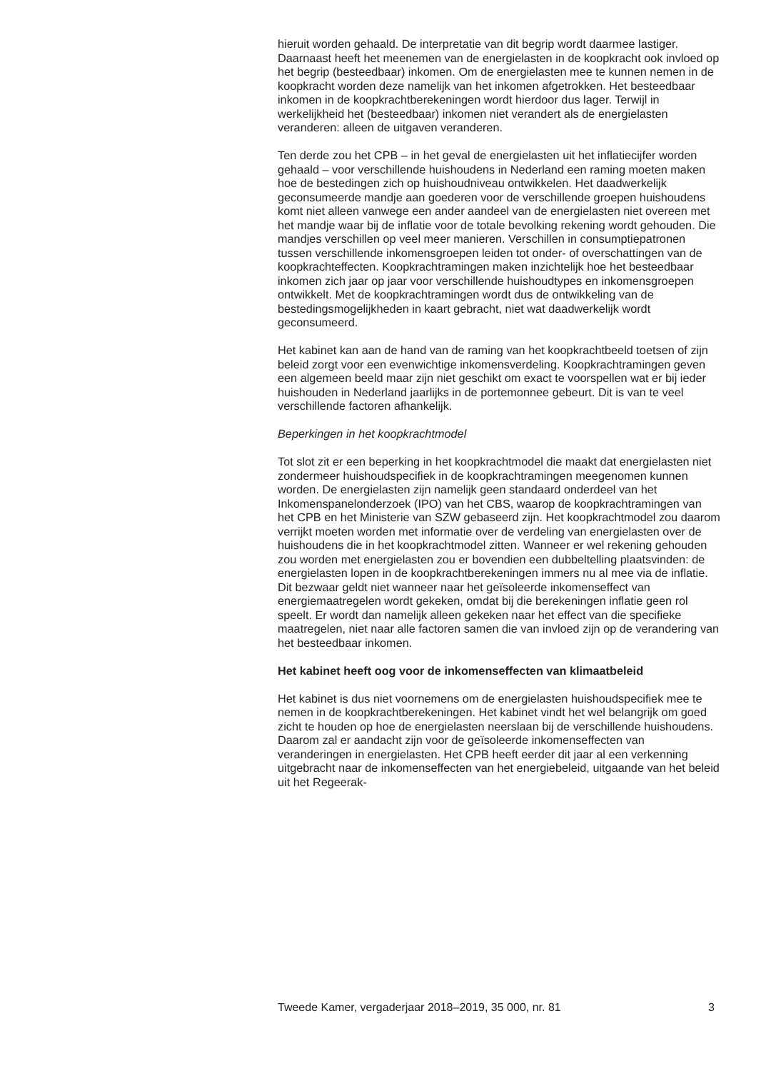hieruit worden gehaald. De interpretatie van dit begrip wordt daarmee lastiger. Daarnaast heeft het meenemen van de energielasten in de koopkracht ook invloed op het begrip (besteedbaar) inkomen. Om de energielasten mee te kunnen nemen in de koopkracht worden deze namelijk van het inkomen afgetrokken. Het besteedbaar inkomen in de koopkrachtberekeningen wordt hierdoor dus lager. Terwijl in werkelijkheid het (besteedbaar) inkomen niet verandert als de energielasten veranderen: alleen de uitgaven veranderen.
Ten derde zou het CPB – in het geval de energielasten uit het inflatiecijfer worden gehaald – voor verschillende huishoudens in Nederland een raming moeten maken hoe de bestedingen zich op huishoudniveau ontwikkelen. Het daadwerkelijk geconsumeerde mandje aan goederen voor de verschillende groepen huishoudens komt niet alleen vanwege een ander aandeel van de energielasten niet overeen met het mandje waar bij de inflatie voor de totale bevolking rekening wordt gehouden. Die mandjes verschillen op veel meer manieren. Verschillen in consumptiepatronen tussen verschillende inkomensgroepen leiden tot onder- of overschattingen van de koopkrachteffecten. Koopkrachtramingen maken inzichtelijk hoe het besteedbaar inkomen zich jaar op jaar voor verschillende huishoudtypes en inkomensgroepen ontwikkelt. Met de koopkrachtramingen wordt dus de ontwikkeling van de bestedingsmogelijkheden in kaart gebracht, niet wat daadwerkelijk wordt geconsumeerd.
Het kabinet kan aan de hand van de raming van het koopkrachtbeeld toetsen of zijn beleid zorgt voor een evenwichtige inkomensverdeling. Koopkrachtramingen geven een algemeen beeld maar zijn niet geschikt om exact te voorspellen wat er bij ieder huishouden in Nederland jaarlijks in de portemonnee gebeurt. Dit is van te veel verschillende factoren afhankelijk.
Beperkingen in het koopkrachtmodel
Tot slot zit er een beperking in het koopkrachtmodel die maakt dat energielasten niet zondermeer huishoudspecifiek in de koopkrachtramingen meegenomen kunnen worden. De energielasten zijn namelijk geen standaard onderdeel van het Inkomenspanelonderzoek (IPO) van het CBS, waarop de koopkrachtramingen van het CPB en het Ministerie van SZW gebaseerd zijn. Het koopkrachtmodel zou daarom verrijkt moeten worden met informatie over de verdeling van energielasten over de huishoudens die in het koopkrachtmodel zitten. Wanneer er wel rekening gehouden zou worden met energielasten zou er bovendien een dubbeltelling plaatsvinden: de energielasten lopen in de koopkrachtberekeningen immers nu al mee via de inflatie. Dit bezwaar geldt niet wanneer naar het geïsoleerde inkomenseffect van energiemaatregelen wordt gekeken, omdat bij die berekeningen inflatie geen rol speelt. Er wordt dan namelijk alleen gekeken naar het effect van die specifieke maatregelen, niet naar alle factoren samen die van invloed zijn op de verandering van het besteedbaar inkomen.
Het kabinet heeft oog voor de inkomenseffecten van klimaatbeleid
Het kabinet is dus niet voornemens om de energielasten huishoudspecifiek mee te nemen in de koopkrachtberekeningen. Het kabinet vindt het wel belangrijk om goed zicht te houden op hoe de energielasten neerslaan bij de verschillende huishoudens. Daarom zal er aandacht zijn voor de geïsoleerde inkomenseffecten van veranderingen in energielasten. Het CPB heeft eerder dit jaar al een verkenning uitgebracht naar de inkomenseffecten van het energiebeleid, uitgaande van het beleid uit het Regeerak-
Tweede Kamer, vergaderjaar 2018–2019, 35 000, nr. 81 3